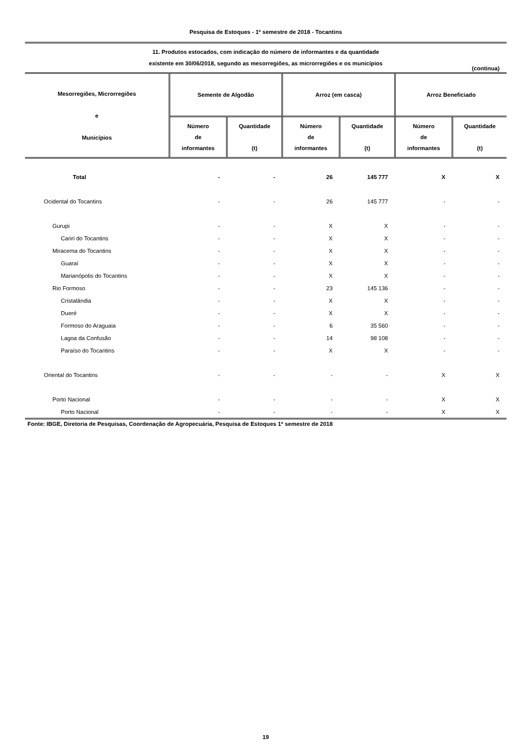Pesquisa de Estoques - 1º semestre de 2018 - Tocantins
11. Produtos estocados, com indicação do número de informantes e da quantidade
existente em 30/06/2018, segundo as mesorregiões, as microrregiões e os municípios
(continua)
| Mesorregiões, Microrregiões e Municípios | Semente de Algodão | | Arroz (em casca) | | Arroz Beneficiado | |
| --- | --- | --- | --- | --- | --- | --- |
| | Número de informantes | Quantidade (t) | Número de informantes | Quantidade (t) | Número de informantes | Quantidade (t) |
| Total | - | - | 26 | 145 777 | X | X |
| Ocidental do Tocantins | - | - | 26 | 145 777 | - | - |
| Gurupi | - | - | X | X | - | - |
| Cariri do Tocantins | - | - | X | X | - | - |
| Miracema do Tocantins | - | - | X | X | - | - |
| Guaraí | - | - | X | X | - | - |
| Marianópolis do Tocantins | - | - | X | X | - | - |
| Rio Formoso | - | - | 23 | 145 136 | - | - |
| Cristalândia | - | - | X | X | - | - |
| Dueré | - | - | X | X | - | - |
| Formoso do Araguaia | - | - | 6 | 35 560 | - | - |
| Lagoa da Confusão | - | - | 14 | 98 108 | - | - |
| Paraíso do Tocantins | - | - | X | X | - | - |
| Oriental do Tocantins | - | - | - | - | X | X |
| Porto Nacional | - | - | - | - | X | X |
| Porto Nacional | - | - | - | - | X | X |
Fonte: IBGE, Diretoria de Pesquisas, Coordenação de Agropecuária, Pesquisa de Estoques 1º semestre de 2018
19